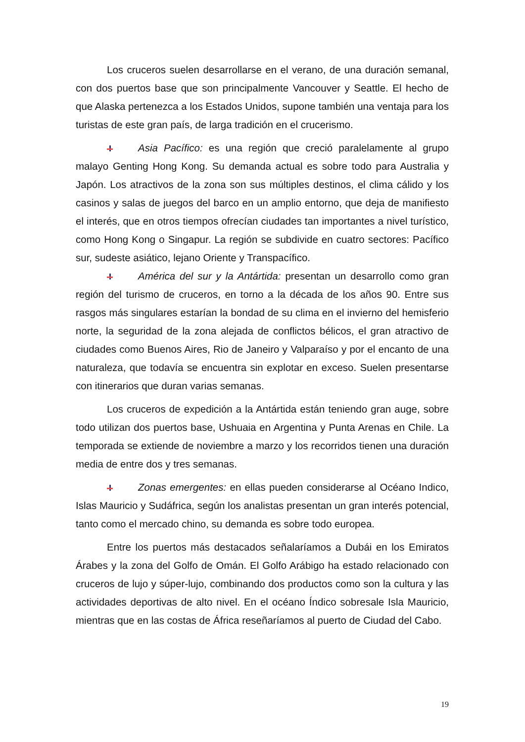Los cruceros suelen desarrollarse en el verano, de una duración semanal, con dos puertos base que son principalmente Vancouver y Seattle. El hecho de que Alaska pertenezca a los Estados Unidos, supone también una ventaja para los turistas de este gran país, de larga tradición en el crucerismo.
Asia Pacífico: es una región que creció paralelamente al grupo malayo Genting Hong Kong. Su demanda actual es sobre todo para Australia y Japón. Los atractivos de la zona son sus múltiples destinos, el clima cálido y los casinos y salas de juegos del barco en un amplio entorno, que deja de manifiesto el interés, que en otros tiempos ofrecían ciudades tan importantes a nivel turístico, como Hong Kong o Singapur. La región se subdivide en cuatro sectores: Pacífico sur, sudeste asiático, lejano Oriente y Transpacífico.
América del sur y la Antártida: presentan un desarrollo como gran región del turismo de cruceros, en torno a la década de los años 90. Entre sus rasgos más singulares estarían la bondad de su clima en el invierno del hemisferio norte, la seguridad de la zona alejada de conflictos bélicos, el gran atractivo de ciudades como Buenos Aires, Rio de Janeiro y Valparaíso y por el encanto de una naturaleza, que todavía se encuentra sin explotar en exceso. Suelen presentarse con itinerarios que duran varias semanas.
Los cruceros de expedición a la Antártida están teniendo gran auge, sobre todo utilizan dos puertos base, Ushuaia en Argentina y Punta Arenas en Chile. La temporada se extiende de noviembre a marzo y los recorridos tienen una duración media de entre dos y tres semanas.
Zonas emergentes: en ellas pueden considerarse al Océano Indico, Islas Mauricio y Sudáfrica, según los analistas presentan un gran interés potencial, tanto como el mercado chino, su demanda es sobre todo europea.
Entre los puertos más destacados señalaríamos a Dubái en los Emiratos Árabes y la zona del Golfo de Omán. El Golfo Arábigo ha estado relacionado con cruceros de lujo y súper-lujo, combinando dos productos como son la cultura y las actividades deportivas de alto nivel. En el océano Índico sobresale Isla Mauricio, mientras que en las costas de África reseñaríamos al puerto de Ciudad del Cabo.
19